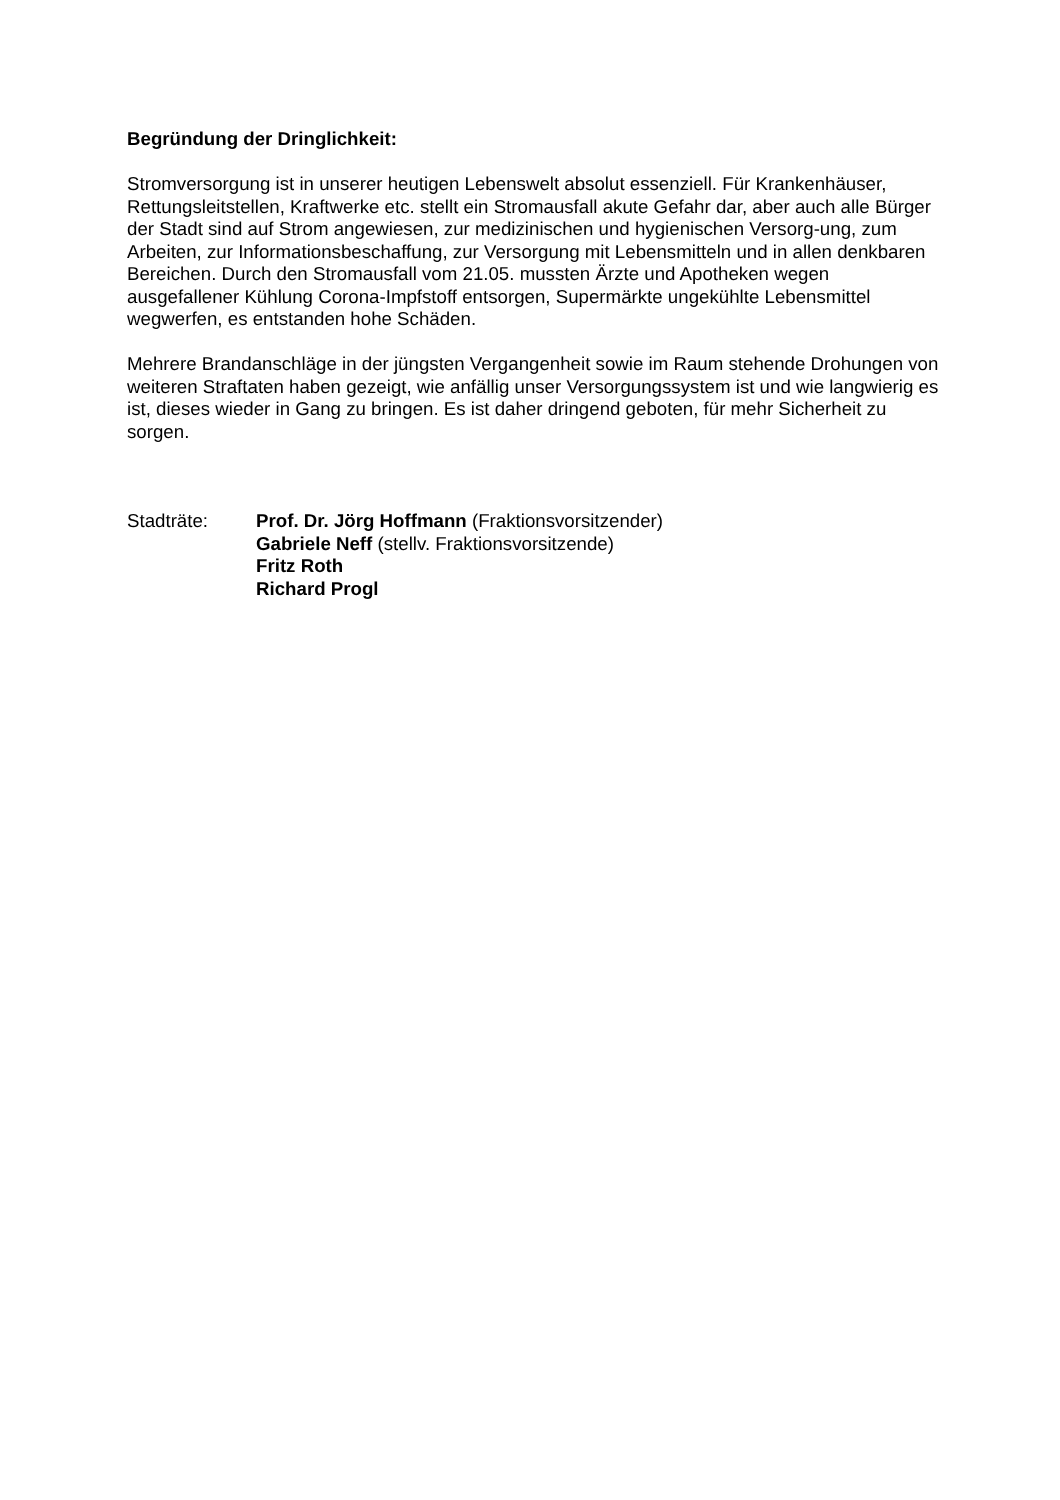Begründung der Dringlichkeit:
Stromversorgung ist in unserer heutigen Lebenswelt absolut essenziell. Für Krankenhäuser, Rettungsleitstellen, Kraftwerke etc. stellt ein Stromausfall akute Gefahr dar, aber auch alle Bürger der Stadt sind auf Strom angewiesen, zur medizinischen und hygienischen Versorg-ung, zum Arbeiten, zur Informationsbeschaffung, zur Versorgung mit Lebensmitteln und in allen denkbaren Bereichen. Durch den Stromausfall vom 21.05. mussten Ärzte und Apotheken wegen ausgefallener Kühlung Corona-Impfstoff entsorgen, Supermärkte ungekühlte Lebensmittel wegwerfen, es entstanden hohe Schäden.
Mehrere Brandanschläge in der jüngsten Vergangenheit sowie im Raum stehende Drohungen von weiteren Straftaten haben gezeigt, wie anfällig unser Versorgungssystem ist und wie langwierig es ist, dieses wieder in Gang zu bringen. Es ist daher dringend geboten, für mehr Sicherheit zu sorgen.
Stadträte: Prof. Dr. Jörg Hoffmann (Fraktionsvorsitzender)
Gabriele Neff (stellv. Fraktionsvorsitzende)
Fritz Roth
Richard Progl